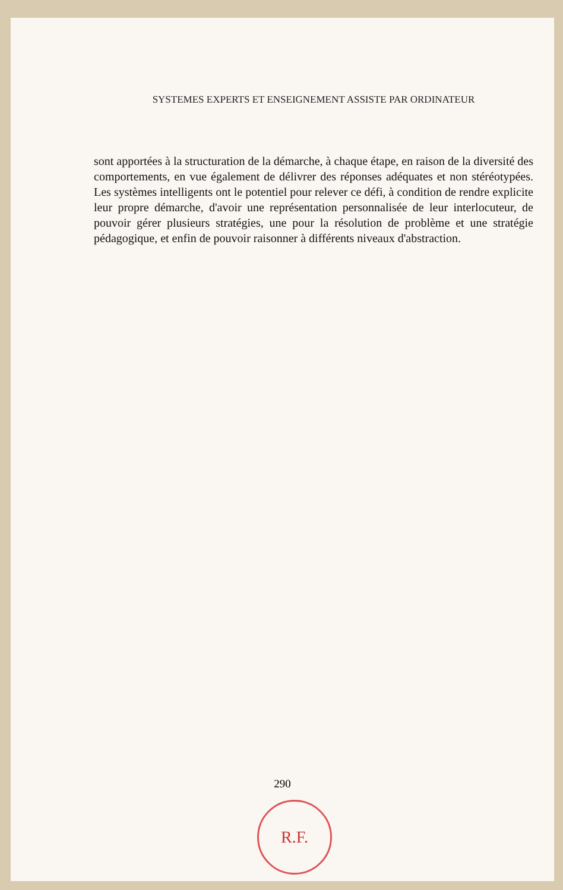SYSTEMES EXPERTS ET ENSEIGNEMENT ASSISTE PAR ORDINATEUR
sont apportées à la structuration de la démarche, à chaque étape, en raison de la diversité des comportements, en vue également de délivrer des réponses adéquates et non stéréotypées. Les systèmes intelligents ont le potentiel pour relever ce défi, à condition de rendre explicite leur propre démarche, d'avoir une représentation personnalisée de leur interlocuteur, de pouvoir gérer plusieurs stratégies, une pour la résolution de problème et une stratégie pédagogique, et enfin de pouvoir raisonner à différents niveaux d'abstraction.
290
R.F.